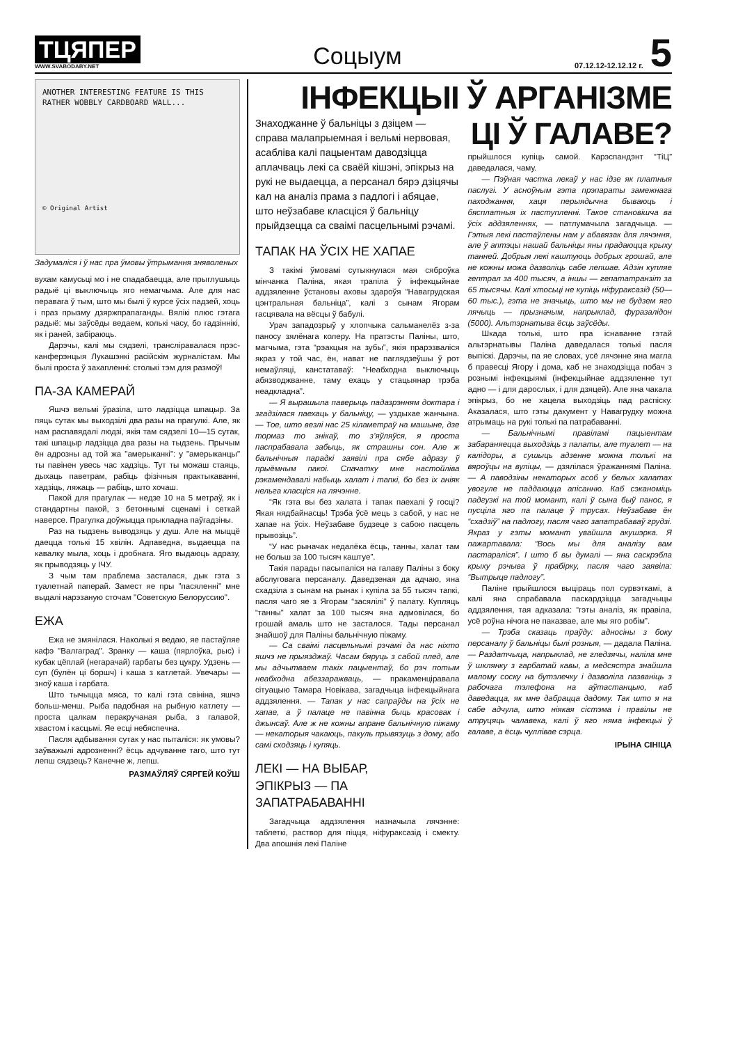ТЦЯПЕР
WWW.SVABODABY.NET
Соцыум
07.12.12-12.12.12 г. 5
ANOTHER INTERESTING FEATURE IS THIS RATHER WOBBLY CARDBOARD WALL...
© Original Artist
Задумаліся і ў нас пра ўмовы ўтрымання зняволеных
вухам камусьці мо і не спадабаецца, але прыглушыць радыё ці выключыць яго немагчыма. Але для нас перавага ў тым, што мы былі ў курсе ўсіх падзей, хоць і праз прызму дзяржпрапаганды. Вялікі плюс гэтага радыё: мы заўсёды ведаем, колькі часу, бо гадзіннікі, як і раней, забіраюць.
Дарэчы, калі мы сядзелі, транслiравалася прэс-канферэнцыя Лукашэнкі расійскім журналістам. Мы былі проста ў захапленні: столькі тэм для размоў!
ПА-ЗА КАМЕРАЙ
Яшчэ вельмі ўразіла, што ладзіцца шпацыр. За пяць сутак мы выходзілі два разы на прагулкі. Але, як нам распавядалі людзі, якія там сядзелі 10—15 сутак, такі шпацыр ладзіцца два разы на тыдзень. Прычым ён адрозны ад той жа "амерыканкі": у "амерыканцы" ты павінен увесь час хадзіць. Тут ты можаш стаяць, дыхаць паветрам, рабіць фізічныя практыкаванні, хадзіць, ляжаць — рабіць, што хочаш.
Пакой для прагулак — недзе 10 на 5 метраў, як і стандартны пакой, з бетоннымі сценамі і сеткай наверсе. Прагулка доўжыцца прыкладна паўгадзіны.
Раз на тыдзень выводзяць у душ. Але на мыццё даецца толькі 15 хвілін. Адпаведна, выдаецца па кавалку мыла, хоць і дробнага. Яго выдаюць адразу, як прыводзяць у ІЧУ.
З чым там праблема засталася, дык гэта з туалетнай паперай. Замест яе пры "пасяленні" мне выдалі нарэзаную сточам "Советскую Белоруссию".
ЕЖА
Ежа не змянілася. Наколькі я ведаю, яе пастаўляе кафэ "Валгаград". Зранку — каша (пярлоўка, рыс) і кубак цёплай (негарачай) гарбаты без цукру. Удзень — суп (булён ці боршч) і каша з катлетай. Увечары — зноў каша і гарбата.
Што тычыцца мяса, то калі гэта свініна, яшчэ больш-менш. Рыба падобная на рыбную катлету — проста цалкам перакручаная рыба, з галавой, хвастом і касцьмі. Яе есці небяспечна.
Пасля адбывання сутак у нас пыталіся: як умовы? заўважылі адрозненні? ёсць адчуванне таго, што тут лепш сядзець? Канечне ж, лепш.
РАЗМАЎЛЯЎ СЯРГЕЙ КОЎШ
ІНФЕКЦЫІ Ў АРГАНІЗМЕ
Знаходжанне ў бальніцы з дзіцем — справа малапрыемная і вельмі нервовая, асабліва калі пацыентам даводзіцца аплачваць лекі са сваёй кішэні, эпікрыз на рукі не выдаецца, а персанал бярэ дзіцячы кал на аналіз прама з падлогі і абяцае, што неўзабаве класціся ў бальніцу прыйдзецца са сваімі пасцельнымі рэчамі.
ТАПАК НА ЎСІХ НЕ ХАПАЕ
З такімі ўмовамі сутыкнулася мая сяброўка мінчанка Паліна, якая трапіла ў інфекцыйнае аддзяленне ўстановы ахо­вы здароўя “Навагрудская цэнтральная бальніца”, калі з сынам Ягорам гасцявала на вёсцы ў бабулі.
Урач западозрыў у хлопчыка сальманелёз з-за паносу зялёнага колеру. На пратэсты Паліны, што, магчыма, гэта “рэакцыя на зубы”, якія прарэзваліся якраз у той час, ён, нават не паглядзеўшы ў рот немаўляці, канстатаваў: “Неабходна выключыць абязводжванне, таму ехаць у стацыянар трэба неадкладна”.
— Я вырашыла паверыць падазрэнням доктара і згадзілася паехаць у бальніцу, — уздыхае жанчына. — Тое, што везлі нас 25 кіламетраў на машыне, дзе тормаз то знікаў, то з’яўляўся, я проста паспрабавала забыць, як страшны сон. Але ж бальнічныя парадкі заявілі пра сябе адразу ў прыёмным пакоі. Спачатку мне настойліва рэкамендавалі набыць халат і тапкі, бо без іх аніяк нельга класціся на лячэнне.
“Як гэта вы без халата і тапак паехалі ў госці? Якая нядбайнасць! Трэба ўсё мець з сабой, у нас не хапае на ўсіх. Неўзабаве будзеце з сабою пасцель прывозіць”.
“У нас рыначак недалёка ёсць, танны, халат там не больш за 100 тысяч каштуе”.
Такія парады пасыпаліся на галаву Паліны з боку абслуговага персаналу. Даведзеная да адчаю, яна схадзіла з сынам на рынак і купіла за 55 тысяч тапкі, пасля чаго яе з Ягорам “засялілі” ў палату. Купляць “танны” халат за 100 тысяч яна адмовілася, бо грошай амаль што не засталося. Тады персанал знайшоў для Паліны бальнічную піжаму.
— Са сваімі пасцельнымі рэчамі да нас ніхто яшчэ не прыязджаў. Часам бяруць з сабой плед, але мы адчытваем такіх пацыентаў, бо рэч потым неабходна абеззаражваць, — пракаменціравала сітуацыю Тамара Новікава, загадчыца інфекцыйнага аддзялення. — Тапак у нас сапраўды на ўсіх не хапае, а ў палаце не павінна быць красовак і джынсаў. Але ж не кожны апране бальнічную піжаму — некаторыя чакаюць, пакуль прывязуць з дому, або самі сходзяць і купяць.
ЛЕКІ — НА ВЫБАР,
ЭПІКРЫЗ — ПА ЗАПАТРАБАВАННІ
Загадчыца аддзялення назначыла лячэнне: таблеткі, раствор для піцця, ніфураксазід і смекту. Два апошнія лекі Паліне
ЦІ Ў ГАЛАВЕ?
прыйшлося купіць самой. Карэспандэнт “ТіЦ” даведалася, чаму.
— Пэўная частка лекаў у нас ідзе як платныя паслугі. У асноўным гэта прэпараты замежнага паходжання, хаця перыядычна бываюць і бясплатныя іх паступленні. Такое становішча ва ўсіх аддзяленнях, — патлумачыла загадчыца. — Гэтыя лекі пастаўлены нам у абавязак для лячэння, але ў аптэцы нашай бальніцы яны прадаюцца крыху танней. Добрыя лекі каштуюць добрых грошай, але не кожны можа дазволіць сабе лепшае. Адзін купляе гептрал за 400 тысяч, а іншы — гепататранзіт за 65 тысячы. Калі хтосьці не купіць ніфураксазід (50—60 тыс.), гэта не значыць, што мы не будзем яго лячыць — прызначым, напрыклад, фуразалідон (5000). Альтэрнатыва ёсць заўсёды.
Шкада толькі, што пра існаванне гэтай альтэрнатывы Паліна даведалася толькі пасля выпіскі. Дарэчы, па яе словах, усё лячэнне яна магла б правесці Ягору і дома, каб не знаходзіцца побач з рознымі інфекцыямі (інфекцыйнае аддзяленне тут адно — і для дарослых, і для дзяцей). Але яна чакала эпікрыз, бо не хацела выходзіць пад распіску. Аказалася, што гэты дакумент у Навагрудку можна атрымаць на рукі толькі па патрабаванні.
— Бальнічнымі правіламі пацыентам забараняецца выходзіць з палаты, але туалет — на калідоры, а сушыць адзенне можна толькі на вяроўцы на вуліцы, — дзялілася ўражаннямі Паліна. — А паводзіны некаторых асоб у белых халатах увогуле не паддаюцца апісанню. Каб сэканоміць падгузкі на той момант, калі ў сына быў панос, я пусціла яго па палаце ў трусах. Неўзабаве ён “схадзіў” на падлогу, пасля чаго запатрабаваў грудзі. Якраз у гэты момант увайшла акушэрка. Я пажартавала: “Вось мы для аналізу вам пастараліся”. І што б вы думалі — яна саскрэбла крыху рэчыва ў прабірку, пасля чаго заявіла: “Вытрыце падлогу”.
Паліне прыйшлося выціраць пол сурвэткамі, а калі яна спрабавала паскардзіцца загадчыцы аддзялення, тая адказала: “гэты аналіз, як правіла, усё роўна нічога не паказвае, але мы яго робім”.
— Трэба сказаць праўду: адносіны з боку персаналу ў бальніцы былі розныя, — дадала Паліна. — Раздатчыца, напрыклад, не гледзячы, наліла мне ў шклянку з гарбатай кавы, а медсястра знайшла малому соску на бутэлечку і дазволіла пазваніць з рабочага тэлефона на аўтастанцыю, каб даведацца, як мне дабрацца дадому. Так што я на сабе адчула, што ніякая сістэма і правілы не атруцяць чалавека, калі ў яго няма інфекцыі ў галаве, а ёсць чуллівае сэрца.
ІРЫНА СІНІЦА